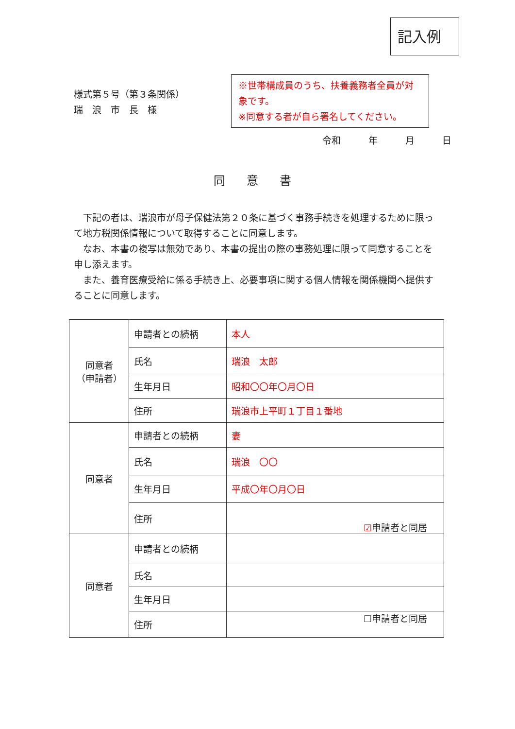記入例
様式第５号（第３条関係）
瑞　浪　市　長　様
※世帯構成員のうち、扶養義務者全員が対象です。
※同意する者が自ら署名してください。
令和　　　年　　　月　　　日
同意書
下記の者は、瑞浪市が母子保健法第２０条に基づく事務手続きを処理するために限って地方税関係情報について取得することに同意します。
なお、本書の複写は無効であり、本書の提出の際の事務処理に限って同意することを申し添えます。
また、養育医療受給に係る手続き上、必要事項に関する個人情報を関係機関へ提供することに同意します。
| 同意者 （申請者） | 申請者との続柄 | 本人 |
| | 氏名 | 瑞浪 太郎 |
| | 生年月日 | 昭和〇〇年〇月〇日 |
| | 住所 | 瑞浪市上平町１丁目１番地 |
| 同意者 | 申請者との続柄 | 妻 |
| | 氏名 | 瑞浪 〇〇 |
| | 生年月日 | 平成〇年〇月〇日 |
| | 住所 | ☑ 申請者と同居 |
| 同意者 | 申請者との続柄 | |
| | 氏名 | |
| | 生年月日 | |
| | 住所 | ☐申請者と同居 |